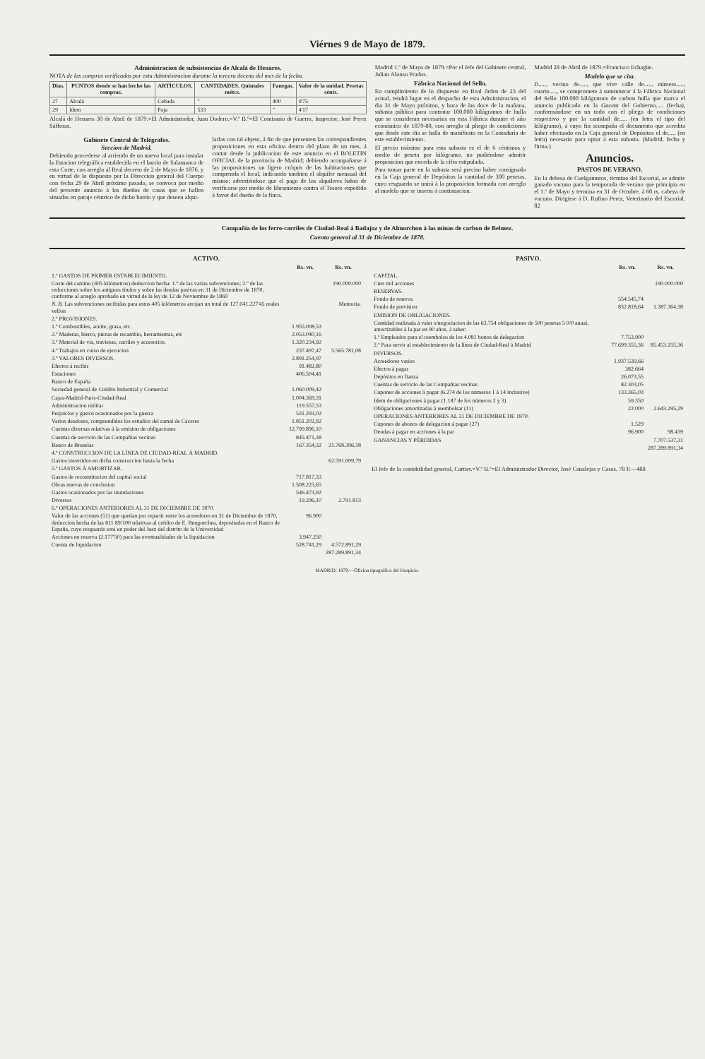Viérnes 9 de Mayo de 1879.
Administracion de subsistencias de Alcalá de Henares.
NOTA de las compras verificadas por esta Administracion durante la tercera decena del mes de la fecha.
| Dias. | PUNTOS donde se han hecho las compras. | ARTÍCULOS. | CANTIDADES. Quintales métcs. | Fanegas. | Valor de la unidad. Pesetas cénts. |
| --- | --- | --- | --- | --- | --- |
| 27 | Alcalá | Cebada | " | 400 | 9'75 |
| 29 | Idem | Paja | 533 | " | 4'17 |
Alcalá de Henares 30 de Abril de 1879.=El Administrador, Juan Dodero.=V.º B.º=El Comisario de Guerra, Inspector, José Perez Sáfforas.
Gabinete Central de Telégrafos.
Seccion de Madrid.
Debiendo procederse al arriendo de un nuevo local para instalar la Estacion telegráfica establecida en el barrio de Salamanca de esta Corte, con arreglo al Real decreto de 2 de Mayo de 1876, y en virtud de lo dispuesto por la Direccion general del Cuerpo con fecha 29 de Abril próximo pasado, se convoca por medio del presente anuncio á los dueños de casas que se hallen situadas en paraje céntrico de dicho barrio y que deseen alqui-
larlas con tal objeto, á fin de que presenten las correspondientes proposiciones en esta oficina dentro del plazo de un mes, á contar desde la publicacion de este anuncio en el BOLETIN OFICIAL de la provincia de Madrid; debiendo acompañarse á las proposiciones un ligero cróquis de las habitaciones que comprenda el local, indicando tambien el alquiler mensual del mismo; advirtiéndose que el pago de los alquileres habrá de verificarse por medio de libramiento contra el Tesoro expedido á favor del dueño de la finca.
Madrid 1.º de Mayo de 1879.=Por el Jefe del Gabinete central, Julian Alonso Prados.
Fábrica Nacional del Sello.
En cumplimiento de lo dispuesto en Real órden de 23 del actual, tendrá lugar en el despacho de esta Administracion, el dia 31 de Mayo próximo, y hora de las doce de la mañana, subasta pública para contratar 100.000 kilógramos de hulla que se consideran necesarios en esta Fábrica durante el año económico de 1879-80, con arreglo al pliego de condiciones que desde este dia se halla de manifiesto en la Contaduría de este establecimiento.
El precio máximo para esta subasta es el de 6 céntimos y medio de peseta por kilógramo, no pudiéndose admitir proposicion que exceda de la cifra estipulada.
Para tomar parte en la subasta será preciso haber consignado en la Caja general de Depósitos la cantidad de 300 pesetas, cuyo resguardo se unirá á la proposicion formada con arreglo al modelo que se inserta á continuacion.
Madrid 28 de Abril de 1879.=Francisco Echagüe.
Modelo que se cita.
D....., vecino de....., que vive calle de....., número....., cuarto....., se compromete á suministrar á la Fábrica Nacional del Sello 100.000 kilógramos de carbon hulla que marca el anuncio publicado en la Gaceta del Gobierno..... (fecha), conformándose en un todo con el pliego de condiciones respectivo y por la cantidad de..... (en letra el tipo del kilógramo), á cuyo fin acompaña el documento que acredita haber efectuado en la Caja general de Depósitos el de..... (en letra) necesario para optar á esta subasta. (Madrid, fecha y firma.)
Anuncios.
PASTOS DE VERANO.
En la dehesa de Cuelgamuros, término del Escorial, se admite ganado vacuno para la temporada de verano que principia en el 1.º de Mayo y termina en 31 de Octubre, á 60 rs. cabeza de vacuno. Dirigirse á D. Rufino Perez, Veterinario del Escorial. 82
Compañía de los ferro-carriles de Ciudad-Real á Badajoz y de Almorchon á las minas de carbon de Belmez.
Cuenta general al 31 de Diciembre de 1878.
ACTIVO.
| | Rs. vn. | Rs. vn. |
| --- | --- | --- |
| 1.º GASTOS DE PRIMER ESTABLECIMIENTO. | | |
| Coste del camino (405 kilómetros) deduccion hecha: 1.º de las varias subvenciones; 2.º de las reducciones sobre los antiguos títulos y sobre las deudas pasivas en 31 de Diciembre de 1870, conforme al arreglo aprobado en virtud de la ley de 12 de Noviembre de 1869 | | 190.000.000 |
| N. B. Las subvenciones recibidas para estos 405 kilómetros arrojan un total de 127.041.227'45 reales vellon | | Memoria. |
| 2.º PROVISIONES. | | |
| 1.º Combustibles, aceite, grasa, etc. | 1.955.008,53 | |
| 2.º Maderas, hierro, piezas de recambio, herramientas, etc | 2.053.040,16 | |
| 3.º Material de via, traviesas, carriles y accesorios. | 1.320.234,92 | |
| 4.º Trabajos en curso de ejecucion | 237.497,47 | 5.565.781,08 |
| 3.º VALORES DIVERSOS. | 2.891.254,97 | |
| Efectos á recibir | 91.482,80 | |
| Estaciones | 406.504,41 | |
| Banco de España | | |
| Sociedad general de Crédito Industrial y Comercial | 1.060.009,42 | |
| Cajas-Madrid-Paris-Ciudad-Real | 1.004.369,31 | |
| Administracion militar | 119.557,53 | |
| Perjuicios y gastos ocasionados por la guerra | 531.293,02 | |
| Varios deudores, comprendidos los estudios del ramal de Cáceres | 1.851.202,92 | |
| Cuentas diversas relativas á la emision de obligaciones | 12.799.896,10 | |
| Cuentas de servicio de las Compañías vecinas | 845.471,38 | |
| Banco de Bruselas | 167.354,32 | 21.768.396,18 |
| 4.º CONSTRUCCION DE LA LÍNEA DE CIUDAD-REAL Á MADRID. | | |
| Gastos invertidos en dicha construccion hasta la fecha | | 62.591.009,79 |
| 5.º GASTOS Á AMORTIZAR. | | |
| Gastos de reconstitucion del capital social | 717.817,33 | |
| Obras nuevas de conclusion | 1.508.225,65 | |
| Gastos ocasionados por las inundaciones | 546.473,92 | |
| Diversos | 19.296,10 | 2.791.813 |
| 6.º OPERACIONES ANTERIORES AL 31 DE DICIEMBRE DE 1870. | | |
| Valor de las acciones (51) que quedan por repartir entre los acreedores en 31 de Diciembre de 1870, deduccion hecha de las 811 89/100 relativas al crédito de E. Bengoechea, depositadas en el Banco de España, cuyo resguardo está en poder del Juez del distrito de la Universidad | 96.900 | |
| Acciones en reserva (2.177'50) para las eventualidades de la liquidacion | 3.947.250 | |
| Cuenta de liquidacion | 528.741,29 | 4.572.891,29 |
| | | 287.289.891,34 |
PASIVO.
| | Rs. vn. | Rs. vn. |
| --- | --- | --- |
| CAPITAL. | | |
| Cien mil acciones | | 190.000.000 |
| RESERVAS. | | |
| Fondo de reserva | 554.545,74 | |
| Fondo de prevision | 832.818,64 | 1.387.364,38 |
| EMISION DE OBLIGACIONES. | | |
| Cantidad realizada á valer s/negociacion de las 63.754 obligaciones de 500 pesetas 5 0/0 anual, amortizables á la par en 90 años, á saber: | | |
| 1.º Empleados para el reembolso de los 4.081 bonos de delegacion | 7.753.900 | |
| 2.º Para servir al establecimiento de la línea de Ciudad-Real á Madrid | 77.699.355,36 | 85.453.255,36 |
| DIVERSOS. | | |
| Acreedores varios | 1.937.539,66 | |
| Efectos á pagar | 382.664 | |
| Depósitos en fianza | 26.073,55 | |
| Cuentas de servicio de las Compañías vecinas | 82.303,05 | |
| Cupones de acciones á pagar (6.274 de los números 1 á 14 inclusive) | 133.365,03 | |
| Idem de obligaciones á pagar (1.187 de los números 2 y 3) | 59.350 | |
| Obligaciones amortizadas á reembolsar (11) | 22.000 | 2.643.295,29 |
| OPERACIONES ANTERIORES AL 31 DE DICIEMBRE DE 1870. | | |
| Cupones de abonos de delegacion á pagar (27) | 1.529 | |
| Deudas á pagar en acciones á la par | 96.900 | 98.439 |
| GANANCIAS Y PÉRDIDAS | | 7.707.537,31 |
| | | 287.289.891,34 |
El Jefe de la contabilidad general, Cartier.=V.º B.º=El Administrador Director, José Canalejas y Casas. 78 P.—488
MADRID: 1879.—Oficina tipográfica del Hospicio.